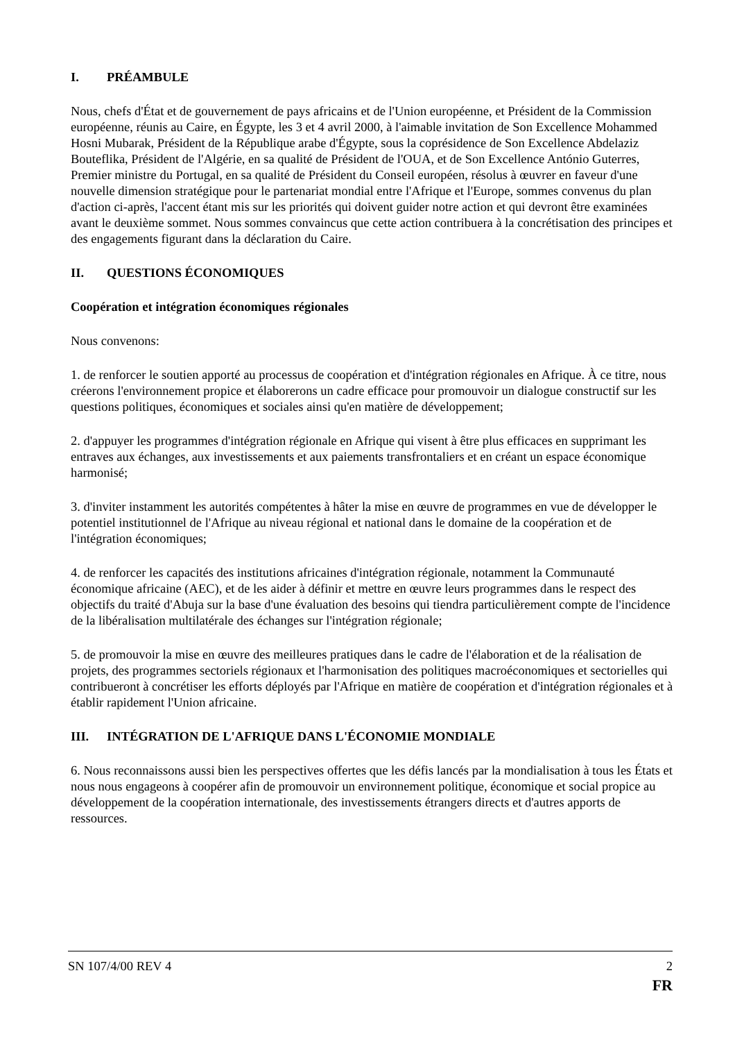I. PRÉAMBULE
Nous, chefs d'État et de gouvernement de pays africains et de l'Union européenne, et Président de la Commission européenne, réunis au Caire, en Égypte, les 3 et 4 avril 2000, à l'aimable invitation de Son Excellence Mohammed Hosni Mubarak, Président de la République arabe d'Égypte, sous la coprésidence de Son Excellence Abdelaziz Bouteflika, Président de l'Algérie, en sa qualité de Président de l'OUA, et de Son Excellence António Guterres, Premier ministre du Portugal, en sa qualité de Président du Conseil européen, résolus à œuvrer en faveur d'une nouvelle dimension stratégique pour le partenariat mondial entre l'Afrique et l'Europe, sommes convenus du plan d'action ci-après, l'accent étant mis sur les priorités qui doivent guider notre action et qui devront être examinées avant le deuxième sommet. Nous sommes convaincus que cette action contribuera à la concrétisation des principes et des engagements figurant dans la déclaration du Caire.
II. QUESTIONS ÉCONOMIQUES
Coopération et intégration économiques régionales
Nous convenons:
1. de renforcer le soutien apporté au processus de coopération et d'intégration régionales en Afrique. À ce titre, nous créerons l'environnement propice et élaborerons un cadre efficace pour promouvoir un dialogue constructif sur les questions politiques, économiques et sociales ainsi qu'en matière de développement;
2. d'appuyer les programmes d'intégration régionale en Afrique qui visent à être plus efficaces en supprimant les entraves aux échanges, aux investissements et aux paiements transfrontaliers et en créant un espace économique harmonisé;
3. d'inviter instamment les autorités compétentes à hâter la mise en œuvre de programmes en vue de développer le potentiel institutionnel de l'Afrique au niveau régional et national dans le domaine de la coopération et de l'intégration économiques;
4. de renforcer les capacités des institutions africaines d'intégration régionale, notamment la Communauté économique africaine (AEC), et de les aider à définir et mettre en œuvre leurs programmes dans le respect des objectifs du traité d'Abuja sur la base d'une évaluation des besoins qui tiendra particulièrement compte de l'incidence de la libéralisation multilatérale des échanges sur l'intégration régionale;
5. de promouvoir la mise en œuvre des meilleures pratiques dans le cadre de l'élaboration et de la réalisation de projets, des programmes sectoriels régionaux et l'harmonisation des politiques macroéconomiques et sectorielles qui contribueront à concrétiser les efforts déployés par l'Afrique en matière de coopération et d'intégration régionales et à établir rapidement l'Union africaine.
III. INTÉGRATION DE L'AFRIQUE DANS L'ÉCONOMIE MONDIALE
6. Nous reconnaissons aussi bien les perspectives offertes que les défis lancés par la mondialisation à tous les États et nous nous engageons à coopérer afin de promouvoir un environnement politique, économique et social propice au développement de la coopération internationale, des investissements étrangers directs et d'autres apports de ressources.
SN 107/4/00 REV 4 2
FR